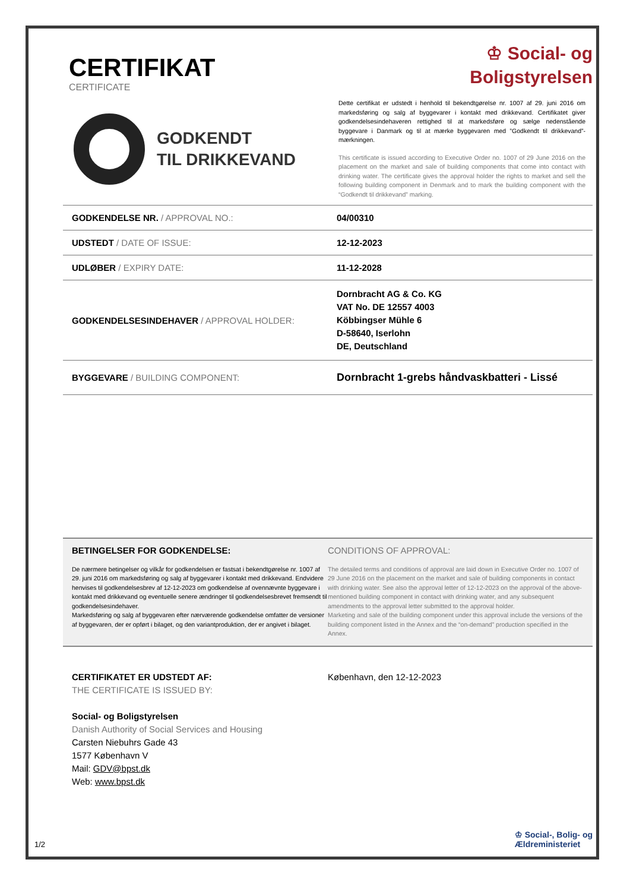CERTIFIKAT
CERTIFICATE
♔ Social- og
Boligstyrelsen
GODKENDT
TIL DRIKKEVAND
Dette certifikat er udstedt i henhold til bekendtgørelse nr. 1007 af 29. juni 2016 om markedsføring og salg af byggevarer i kontakt med drikkevand. Certifikatet giver godkendelsesindehaveren rettighed til at markedsføre og sælge nedenstående byggevare i Danmark og til at mærke byggevaren med ”Godkendt til drikkevand”-mærkningen.
This certificate is issued according to Executive Order no. 1007 of 29 June 2016 on the placement on the market and sale of building components that come into contact with drinking water. The certificate gives the approval holder the rights to market and sell the following building component in Denmark and to mark the building component with the “Godkendt til drikkevand” marking.
| GODKENDELSE NR. / APPROVAL NO.: | 04/00310 |
| UDSTEDT / DATE OF ISSUE: | 12-12-2023 |
| UDLØBER / EXPIRY DATE: | 11-12-2028 |
| GODKENDELSESINDEHAVER / APPROVAL HOLDER: | Dornbracht AG & Co. KG VAT No. DE 12557 4003 Köbbingser Mühle 6 D-58640, Iserlohn DE, Deutschland |
| BYGGEVARE / BUILDING COMPONENT: | Dornbracht 1-grebs håndvaskbatteri - Lissé |
BETINGELSER FOR GODKENDELSE:
De nærmere betingelser og vilkår for godkendelsen er fastsat i bekendtgørelse nr. 1007 af 29. juni 2016 om markedsføring og salg af byggevarer i kontakt med drikkevand. Endvidere henvises til godkendelsesbrev af 12-12-2023 om godkendelse af ovennævnte byggevare i kontakt med drikkevand og eventuelle senere ændringer til godkendelsesbrevet fremsendt til godkendelsesindehaver.
Markedsføring og salg af byggevaren efter nærværende godkendelse omfatter de versioner af byggevaren, der er opført i bilaget, og den variantproduktion, der er angivet i bilaget.
CONDITIONS OF APPROVAL:
The detailed terms and conditions of approval are laid down in Executive Order no. 1007 of 29 June 2016 on the placement on the market and sale of building components in contact with drinking water. See also the approval letter of 12-12-2023 on the approval of the above-mentioned building component in contact with drinking water, and any subsequent amendments to the approval letter submitted to the approval holder.
Marketing and sale of the building component under this approval include the versions of the building component listed in the Annex and the “on-demand” production specified in the Annex.
CERTIFIKATET ER UDSTEDT AF:
THE CERTIFICATE IS ISSUED BY:
Social- og Boligstyrelsen
Danish Authority of Social Services and Housing
Carsten Niebuhrs Gade 43
1577 København V
Mail: GDV@bpst.dk
Web: www.bpst.dk
København, den 12-12-2023
1/2
♔ Social-, Bolig- og
Ældreministeriet